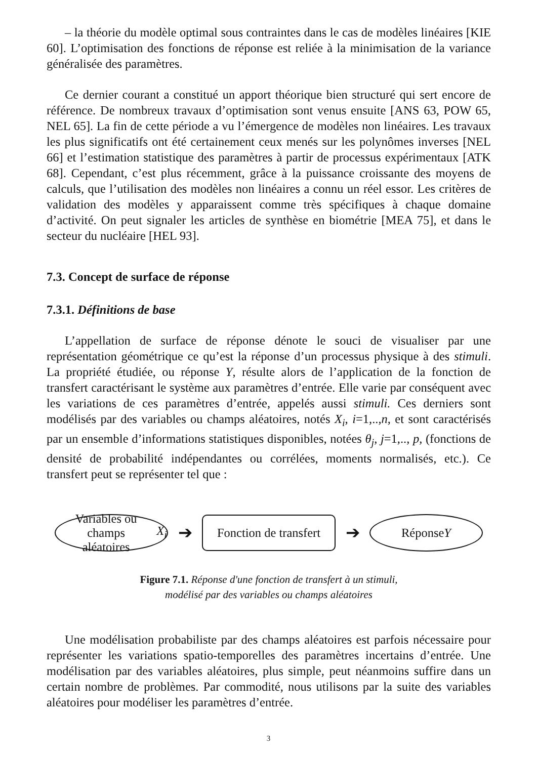– la théorie du modèle optimal sous contraintes dans le cas de modèles linéaires [KIE 60]. L’optimisation des fonctions de réponse est reliée à la minimisation de la variance généralisée des paramètres.
Ce dernier courant a constitué un apport théorique bien structuré qui sert encore de référence. De nombreux travaux d’optimisation sont venus ensuite [ANS 63, POW 65, NEL 65]. La fin de cette période a vu l’émergence de modèles non linéaires. Les travaux les plus significatifs ont été certainement ceux menés sur les polynômes inverses [NEL 66] et l’estimation statistique des paramètres à partir de processus expérimentaux [ATK 68]. Cependant, c’est plus récemment, grâce à la puissance croissante des moyens de calculs, que l’utilisation des modèles non linéaires a connu un réel essor. Les critères de validation des modèles y apparaissent comme très spécifiques à chaque domaine d’activité. On peut signaler les articles de synthèse en biométrie [MEA 75], et dans le secteur du nucléaire [HEL 93].
7.3. Concept de surface de réponse
7.3.1. Définitions de base
L’appellation de surface de réponse dénote le souci de visualiser par une représentation géométrique ce qu’est la réponse d’un processus physique à des stimuli. La propriété étudiée, ou réponse Y, résulte alors de l’application de la fonction de transfert caractérisant le système aux paramètres d’entrée. Elle varie par conséquent avec les variations de ces paramètres d’entrée, appelés aussi stimuli. Ces derniers sont modélisés par des variables ou champs aléatoires, notés X<sub>i</sub>, i=1,..,n, et sont caractérisés par un ensemble d’informations statistiques disponibles, notées θ<sub>j</sub>, j=1,.., p, (fonctions de densité de probabilité indépendantes ou corrélées, moments normalisés, etc.). Ce transfert peut se représenter tel que :
Variables ou champs
aléatoires X<sub>i</sub>
➔
Fonction de transfert
➔
Réponse
Y
Figure 7.1. Réponse d'une fonction de transfert à un stimuli,
modélisé par des variables ou champs aléatoires
Une modélisation probabiliste par des champs aléatoires est parfois nécessaire pour représenter les variations spatio-temporelles des paramètres incertains d’entrée. Une modélisation par des variables aléatoires, plus simple, peut néanmoins suffire dans un certain nombre de problèmes. Par commodité, nous utilisons par la suite des variables aléatoires pour modéliser les paramètres d’entrée.
3